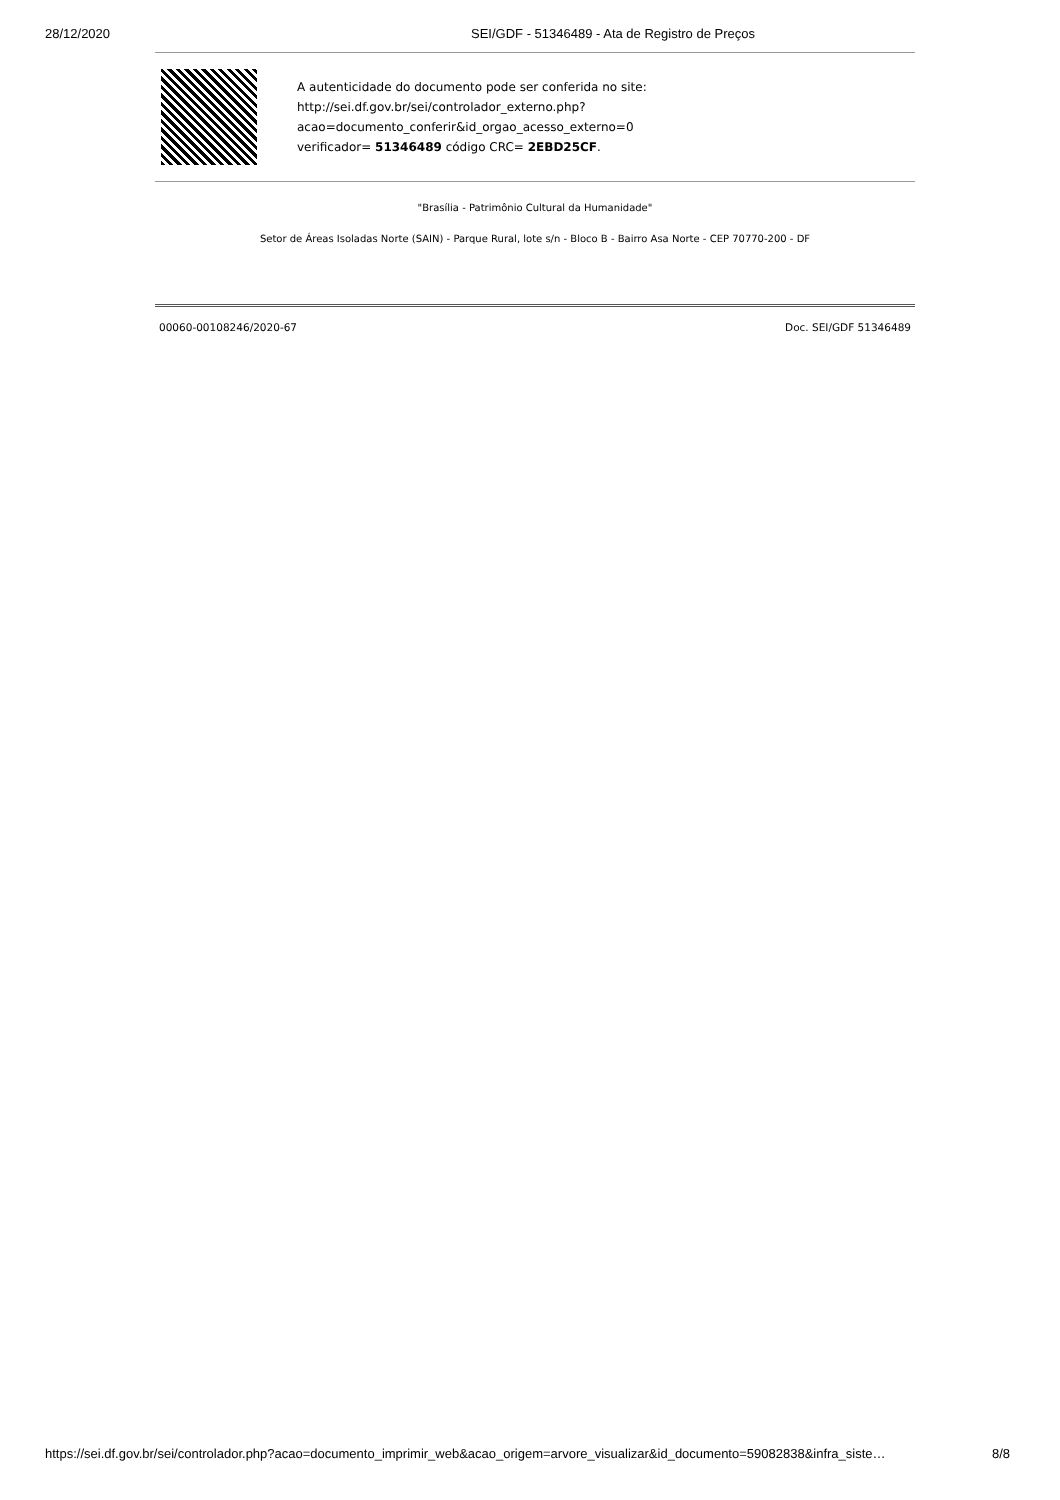28/12/2020 SEI/GDF - 51346489 - Ata de Registro de Preços
A autenticidade do documento pode ser conferida no site:
http://sei.df.gov.br/sei/controlador_externo.php?
acao=documento_conferir&id_orgao_acesso_externo=0
verificador= 51346489 código CRC= 2EBD25CF.
"Brasília - Patrimônio Cultural da Humanidade"
Setor de Áreas Isoladas Norte (SAIN) - Parque Rural, lote s/n - Bloco B - Bairro Asa Norte - CEP 70770-200 - DF
00060-00108246/2020-67 Doc. SEI/GDF 51346489
https://sei.df.gov.br/sei/controlador.php?acao=documento_imprimir_web&acao_origem=arvore_visualizar&id_documento=59082838&infra_siste… 8/8